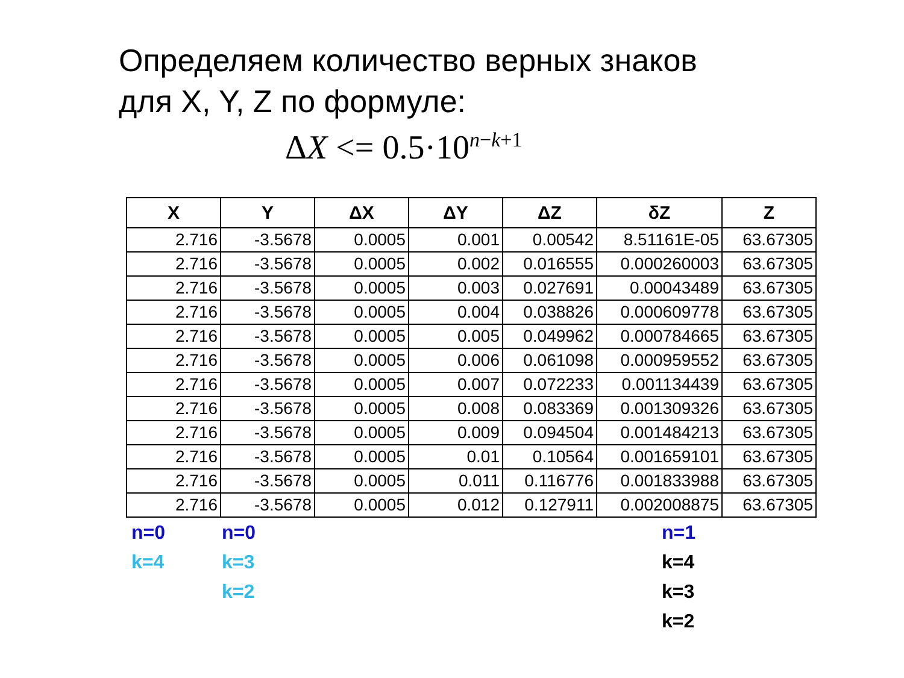Определяем количество верных знаков
для X, Y, Z по формуле:
ΔX <= 0.5·10<sup>n−k+1</sup>
| X | Y | ΔX | ΔY | ΔZ | δZ | Z |
| --- | --- | --- | --- | --- | --- | --- |
| 2.716 | -3.5678 | 0.0005 | 0.001 | 0.00542 | 8.51161E-05 | 63.67305 |
| 2.716 | -3.5678 | 0.0005 | 0.002 | 0.016555 | 0.000260003 | 63.67305 |
| 2.716 | -3.5678 | 0.0005 | 0.003 | 0.027691 | 0.00043489 | 63.67305 |
| 2.716 | -3.5678 | 0.0005 | 0.004 | 0.038826 | 0.000609778 | 63.67305 |
| 2.716 | -3.5678 | 0.0005 | 0.005 | 0.049962 | 0.000784665 | 63.67305 |
| 2.716 | -3.5678 | 0.0005 | 0.006 | 0.061098 | 0.000959552 | 63.67305 |
| 2.716 | -3.5678 | 0.0005 | 0.007 | 0.072233 | 0.001134439 | 63.67305 |
| 2.716 | -3.5678 | 0.0005 | 0.008 | 0.083369 | 0.001309326 | 63.67305 |
| 2.716 | -3.5678 | 0.0005 | 0.009 | 0.094504 | 0.001484213 | 63.67305 |
| 2.716 | -3.5678 | 0.0005 | 0.01 | 0.10564 | 0.001659101 | 63.67305 |
| 2.716 | -3.5678 | 0.0005 | 0.011 | 0.116776 | 0.001833988 | 63.67305 |
| 2.716 | -3.5678 | 0.0005 | 0.012 | 0.127911 | 0.002008875 | 63.67305 |
n=0
k=4
n=0
k=3
k=2
n=1
k=4
k=3
k=2